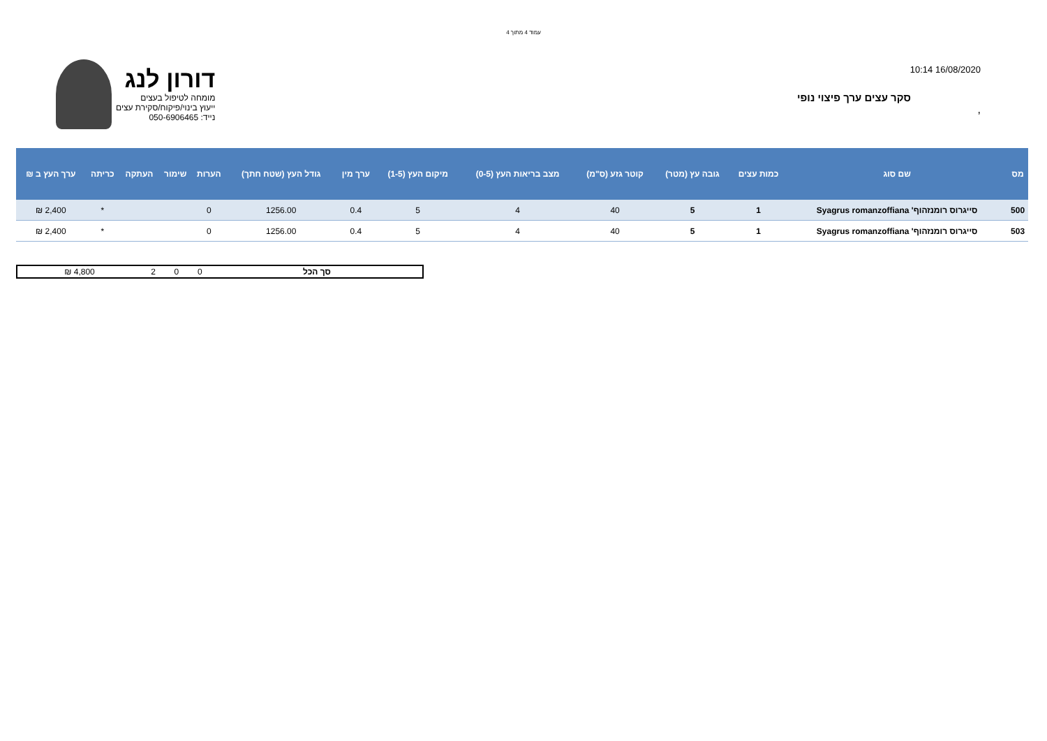עמוד 4 מתוך 4
דורון לנג
מומחה לטיפול בעצים
ייעוץ בינוי/פיקוח/סקירת עצים
נייד: 050-6906465
16/08/2020 10:14
סקר עצים ערך פיצוי נופי
,
| מס | שם סוג | כמות עצים | גובה עץ (מטר) | קוטר גזע (ס"מ) | מצב בריאות העץ (0-5) | מיקום העץ (1-5) | ערך מין | גודל העץ (שטח חתך) | הערות | שימור | העתקה | כריתה | ערך העץ ב ₪ |
| --- | --- | --- | --- | --- | --- | --- | --- | --- | --- | --- | --- | --- | --- |
| 500 | סייגרוס רומנזהוף' Syagrus romanzoffiana | 1 | 5 | 40 | 4 | 5 | 0.4 | 1256.00 | 0 | | | * | 2,400 ₪ |
| 503 | סייגרוס רומנזהוף' Syagrus romanzoffiana | 1 | 5 | 40 | 4 | 5 | 0.4 | 1256.00 | 0 | | | * | 2,400 ₪ |
| סך הכל | 0 | 0 | 2 | 4,800 ₪ |